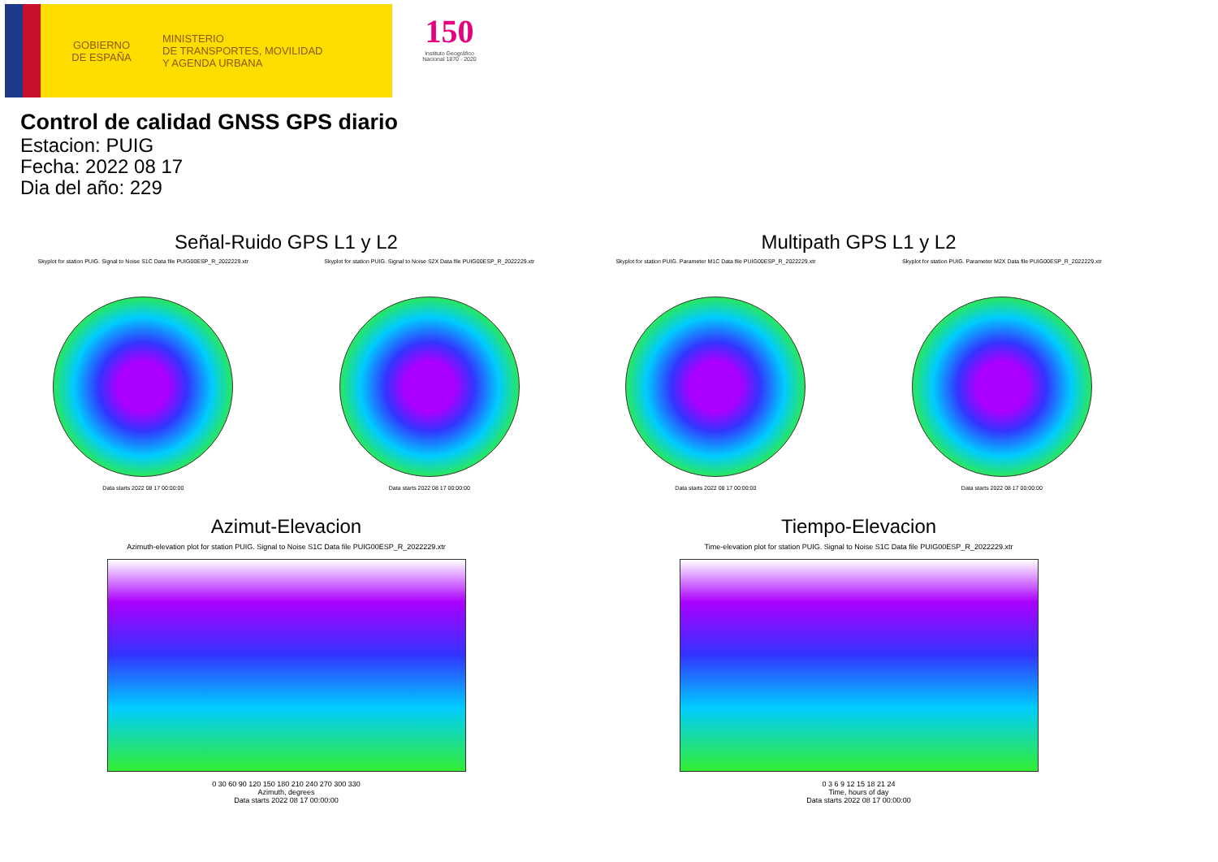GOBIERNO
DE ESPAÑA
MINISTERIO
DE TRANSPORTES, MOVILIDAD
Y AGENDA URBANA
150
Instituto Geográfico Nacional 1870 - 2020
Control de calidad GNSS GPS diario
Estacion: PUIG
Fecha: 2022 08 17
Dia del año: 229
Señal-Ruido GPS L1 y L2
Skyplot for station PUIG. Signal to Noise S1C Data file PUIG00ESP_R_2022229.xtr
Data starts 2022 08 17 00:00:00
Skyplot for station PUIG. Signal to Noise S2X Data file PUIG00ESP_R_2022229.xtr
Data starts 2022 08 17 00:00:00
Multipath GPS L1 y L2
Skyplot for station PUIG. Parameter M1C Data file PUIG00ESP_R_2022229.xtr
Data starts 2022 08 17 00:00:00
Skyplot for station PUIG. Parameter M2X Data file PUIG00ESP_R_2022229.xtr
Data starts 2022 08 17 00:00:00
Azimut-Elevacion
Azimuth-elevation plot for station PUIG. Signal to Noise S1C Data file PUIG00ESP_R_2022229.xtr
0 30 60 90 120 150 180 210 240 270 300 330
Azimuth, degrees
Data starts 2022 08 17 00:00:00
Tiempo-Elevacion
Time-elevation plot for station PUIG. Signal to Noise S1C Data file PUIG00ESP_R_2022229.xtr
0 3 6 9 12 15 18 21 24
Time, hours of day
Data starts 2022 08 17 00:00:00